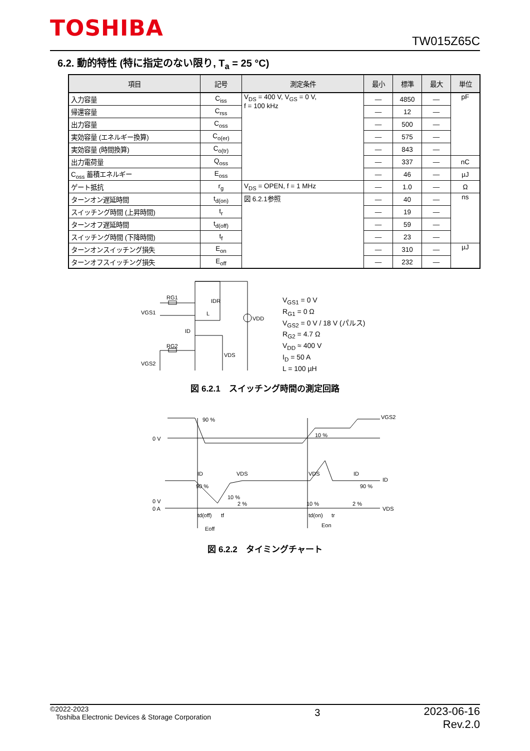TOSHIBA
TW015Z65C
6.2. 動的特性 (特に指定のない限り, T<sub>a</sub> = 25 °C)
| 項目 | 記号 | 測定条件 | 最小 | 標準 | 最大 | 単位 |
| --- | --- | --- | --- | --- | --- | --- |
| 入力容量 | C<sub>iss</sub> | V<sub>DS</sub> = 400 V, V<sub>GS</sub> = 0 V, f = 100 kHz | — | 4850 | — | pF |
| 帰還容量 | C<sub>rss</sub> | | — | 12 | — | |
| 出力容量 | C<sub>oss</sub> | | — | 500 | — | |
| 実効容量 (エネルギー換算) | C<sub>o(er)</sub> | | — | 575 | — | |
| 実効容量 (時間換算) | C<sub>o(tr)</sub> | | — | 843 | — | |
| 出力電荷量 | Q<sub>oss</sub> | | — | 337 | — | nC |
| C<sub>oss</sub> 蓄積エネルギー | E<sub>oss</sub> | | — | 46 | — | µJ |
| ゲート抵抗 | r<sub>g</sub> | V<sub>DS</sub> = OPEN, f = 1 MHz | — | 1.0 | — | Ω |
| ターンオン遅延時間 | t<sub>d(on)</sub> | 図 6.2.1参照 | — | 40 | — | ns |
| スイッチング時間 (上昇時間) | t<sub>r</sub> | | — | 19 | — | |
| ターンオフ遅延時間 | t<sub>d(off)</sub> | | — | 59 | — | |
| スイッチング時間 (下降時間) | t<sub>f</sub> | | — | 23 | — | |
| ターンオンスイッチング損失 | E<sub>on</sub> | | — | 310 | — | µJ |
| ターンオフスイッチング損失 | E<sub>off</sub> | | — | 232 | — | |
RG1
VGS1
IDR
L
ID
RG2
VDS
VGS2
VDD
V<sub>GS1</sub> = 0 V
R<sub>G1</sub> = 0 Ω
V<sub>GS2</sub> = 0 V / 18 V (パルス)
R<sub>G2</sub> = 4.7 Ω
V<sub>DD</sub> ≈ 400 V
I<sub>D</sub> = 50 A
L = 100 µH
図 6.2.1　スイッチング時間の測定回路
90 %
0 V
VGS2
10 %
ID
VDS
VDS
ID
ID
90 %
90 %
10 %
2 %
10 %
2 %
0 V
0 A
VDS
td(off)
tf
td(on)
tr
Eoff
Eon
図 6.2.2　タイミングチャート
©2022-2023
Toshiba Electronic Devices & Storage Corporation
2023-06-16
Rev.2.0
3